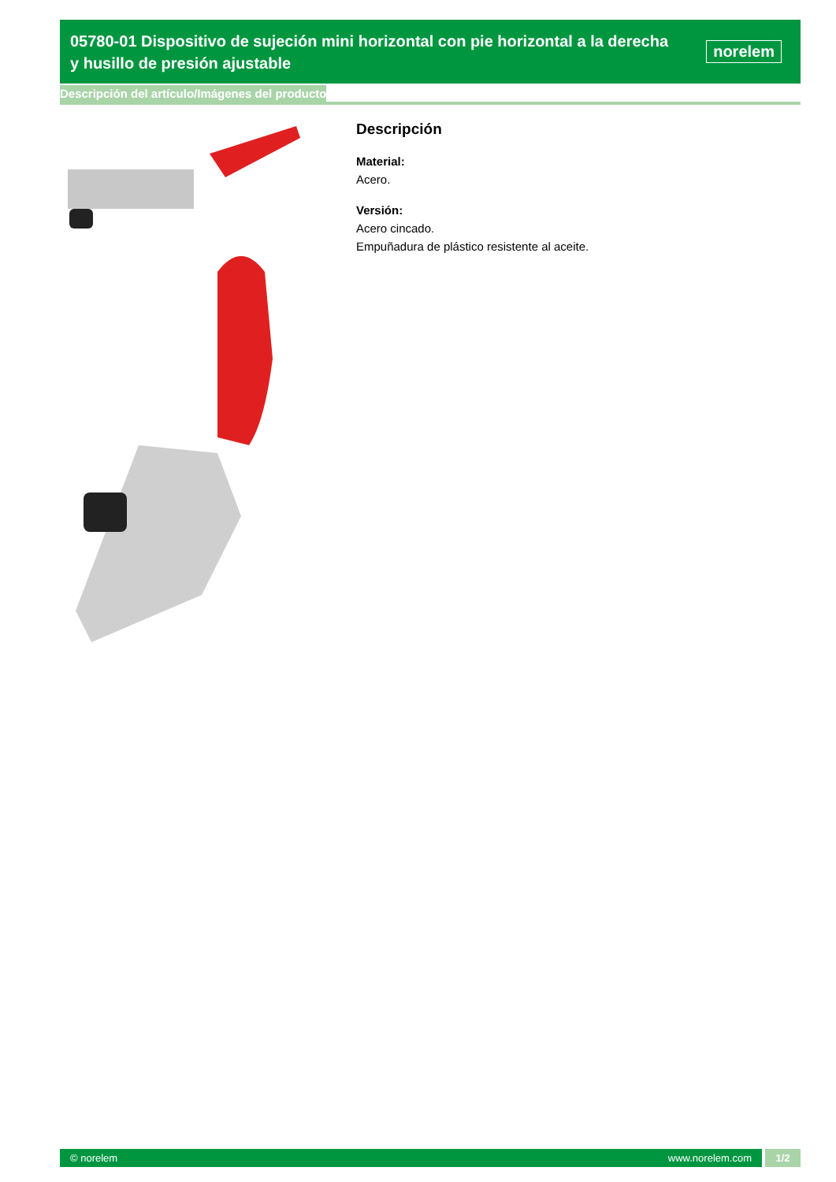05780-01 Dispositivo de sujeción mini horizontal con pie horizontal a la derecha y husillo de presión ajustable
norelem
Descripción del artículo/Imágenes del producto
Descripción
Material:
Acero.
Versión:
Acero cincado.
Empuñadura de plástico resistente al aceite.
© norelem www.norelem.com
1/2